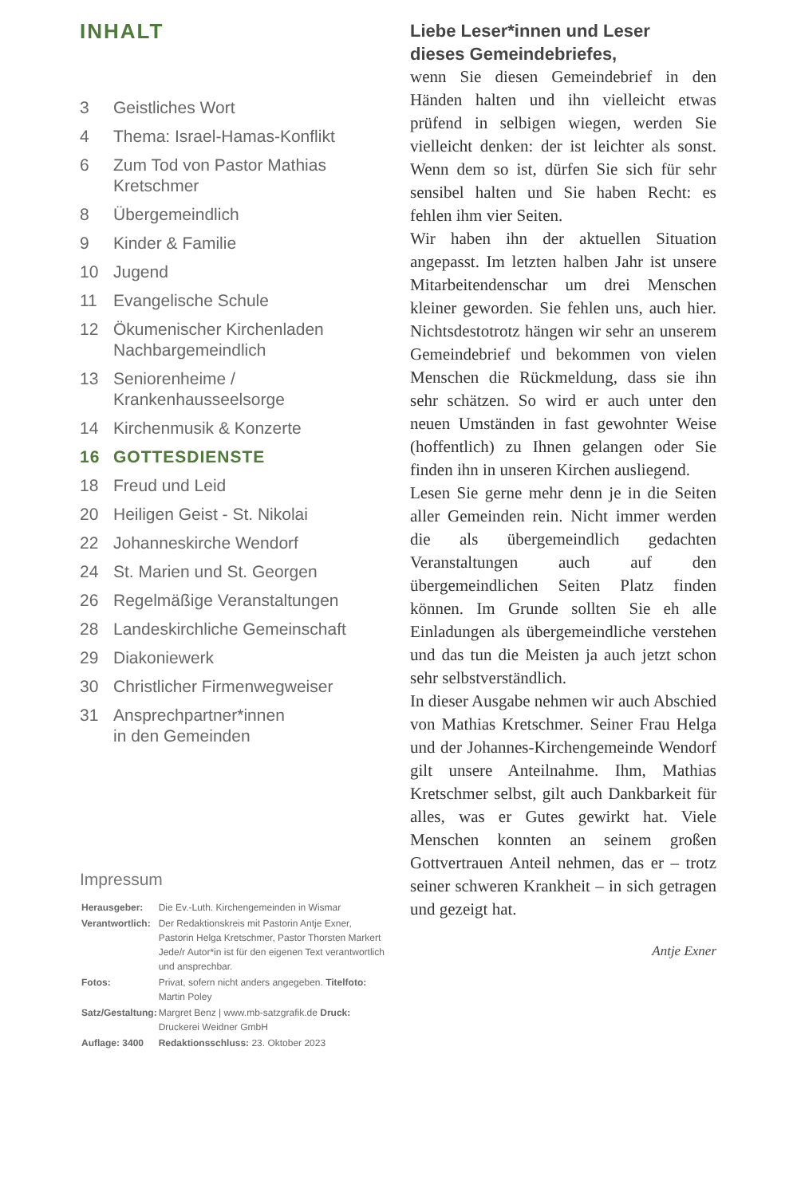INHALT
| 3 | Geistliches Wort |
| 4 | Thema: Israel-Hamas-Konflikt |
| 6 | Zum Tod von Pastor Mathias Kretschmer |
| 8 | Übergemeindlich |
| 9 | Kinder & Familie |
| 10 | Jugend |
| 11 | Evangelische Schule |
| 12 | Ökumenischer Kirchenladen Nachbargemeindlich |
| 13 | Seniorenheime / Krankenhausseelsorge |
| 14 | Kirchenmusik & Konzerte |
| 16 | GOTTESDIENSTE |
| 18 | Freud und Leid |
| 20 | Heiligen Geist - St. Nikolai |
| 22 | Johanneskirche Wendorf |
| 24 | St. Marien und St. Georgen |
| 26 | Regelmäßige Veranstaltungen |
| 28 | Landeskirchliche Gemeinschaft |
| 29 | Diakoniewerk |
| 30 | Christlicher Firmenwegweiser |
| 31 | Ansprechpartner*innen in den Gemeinden |
Impressum
| Herausgeber: | Die Ev.-Luth. Kirchengemeinden in Wismar |
| Verantwortlich: | Der Redaktionskreis mit Pastorin Antje Exner, Pastorin Helga Kretschmer, Pastor Thorsten Markert Jede/r Autor*in ist für den eigenen Text verantwortlich und ansprechbar. |
| Fotos: | Privat, sofern nicht anders angegeben. Titelfoto: Martin Poley |
| Satz/Gestaltung: | Margret Benz / www.mb-satzgrafik.de Druck: Druckerei Weidner GmbH |
| Auflage: 3400 | Redaktionsschluss: 23. Oktober 2023 |
Liebe Leser*innen und Leser
dieses Gemeindebriefes,
wenn Sie diesen Gemeindebrief in den Händen halten und ihn vielleicht etwas prüfend in selbigen wiegen, werden Sie vielleicht denken: der ist leichter als sonst. Wenn dem so ist, dürfen Sie sich für sehr sensibel halten und Sie haben Recht: es fehlen ihm vier Seiten.
Wir haben ihn der aktuellen Situation angepasst. Im letzten halben Jahr ist unsere Mitarbeitendenschar um drei Menschen kleiner geworden. Sie fehlen uns, auch hier. Nichtsdestotrotz hängen wir sehr an unserem Gemeindebrief und bekommen von vielen Menschen die Rückmeldung, dass sie ihn sehr schätzen. So wird er auch unter den neuen Umständen in fast gewohnter Weise (hoffentlich) zu Ihnen gelangen oder Sie finden ihn in unseren Kirchen ausliegend.
Lesen Sie gerne mehr denn je in die Seiten aller Gemeinden rein. Nicht immer werden die als übergemeindlich gedachten Veranstaltungen auch auf den übergemeindlichen Seiten Platz finden können. Im Grunde sollten Sie eh alle Einladungen als übergemeindliche verstehen und das tun die Meisten ja auch jetzt schon sehr selbstverständlich.
In dieser Ausgabe nehmen wir auch Abschied von Mathias Kretschmer. Seiner Frau Helga und der Johannes-Kirchengemeinde Wendorf gilt unsere Anteilnahme. Ihm, Mathias Kretschmer selbst, gilt auch Dankbarkeit für alles, was er Gutes gewirkt hat. Viele Menschen konnten an seinem großen Gottvertrauen Anteil nehmen, das er – trotz seiner schweren Krankheit – in sich getragen und gezeigt hat.
Antje Exner